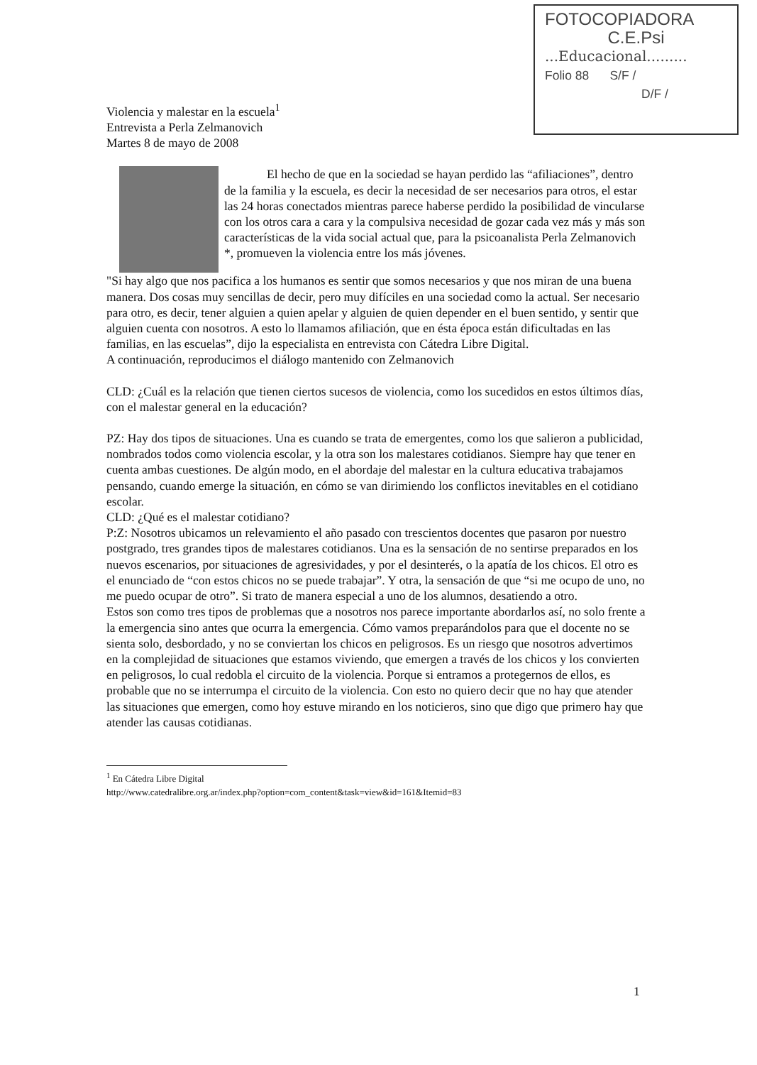FOTOCOPIADORA
C.E.Psi
...Educacional.........
Folio 88 S/F /
D/F /
Violencia y malestar en la escuela<sup>1</sup>
Entrevista a Perla Zelmanovich
Martes 8 de mayo de 2008
El hecho de que en la sociedad se hayan perdido las “afiliaciones”, dentro de la familia y la escuela, es decir la necesidad de ser necesarios para otros, el estar las 24 horas conectados mientras parece haberse perdido la posibilidad de vincularse con los otros cara a cara y la compulsiva necesidad de gozar cada vez más y más son características de la vida social actual que, para la psicoanalista Perla Zelmanovich *, promueven la violencia entre los más jóvenes.
"Si hay algo que nos pacifica a los humanos es sentir que somos necesarios y que nos miran de una buena manera. Dos cosas muy sencillas de decir, pero muy difíciles en una sociedad como la actual. Ser necesario para otro, es decir, tener alguien a quien apelar y alguien de quien depender en el buen sentido, y sentir que alguien cuenta con nosotros. A esto lo llamamos afiliación, que en ésta época están dificultadas en las familias, en las escuelas”, dijo la especialista en entrevista con Cátedra Libre Digital.
A continuación, reproducimos el diálogo mantenido con Zelmanovich
CLD: ¿Cuál es la relación que tienen ciertos sucesos de violencia, como los sucedidos en estos últimos días, con el malestar general en la educación?
PZ: Hay dos tipos de situaciones. Una es cuando se trata de emergentes, como los que salieron a publicidad, nombrados todos como violencia escolar, y la otra son los malestares cotidianos. Siempre hay que tener en cuenta ambas cuestiones. De algún modo, en el abordaje del malestar en la cultura educativa trabajamos pensando, cuando emerge la situación, en cómo se van dirimiendo los conflictos inevitables en el cotidiano escolar.
CLD: ¿Qué es el malestar cotidiano?
P:Z: Nosotros ubicamos un relevamiento el año pasado con trescientos docentes que pasaron por nuestro postgrado, tres grandes tipos de malestares cotidianos. Una es la sensación de no sentirse preparados en los nuevos escenarios, por situaciones de agresividades, y por el desinterés, o la apatía de los chicos. El otro es el enunciado de “con estos chicos no se puede trabajar”. Y otra, la sensación de que “si me ocupo de uno, no me puedo ocupar de otro”. Si trato de manera especial a uno de los alumnos, desatiendo a otro.
Estos son como tres tipos de problemas que a nosotros nos parece importante abordarlos así, no solo frente a la emergencia sino antes que ocurra la emergencia. Cómo vamos preparándolos para que el docente no se sienta solo, desbordado, y no se conviertan los chicos en peligrosos. Es un riesgo que nosotros advertimos en la complejidad de situaciones que estamos viviendo, que emergen a través de los chicos y los convierten en peligrosos, lo cual redobla el circuito de la violencia. Porque si entramos a protegernos de ellos, es probable que no se interrumpa el circuito de la violencia. Con esto no quiero decir que no hay que atender las situaciones que emergen, como hoy estuve mirando en los noticieros, sino que digo que primero hay que atender las causas cotidianas.
<sup>1</sup> En Cátedra Libre Digital
http://www.catedralibre.org.ar/index.php?option=com_content&task=view&id=161&Itemid=83
1